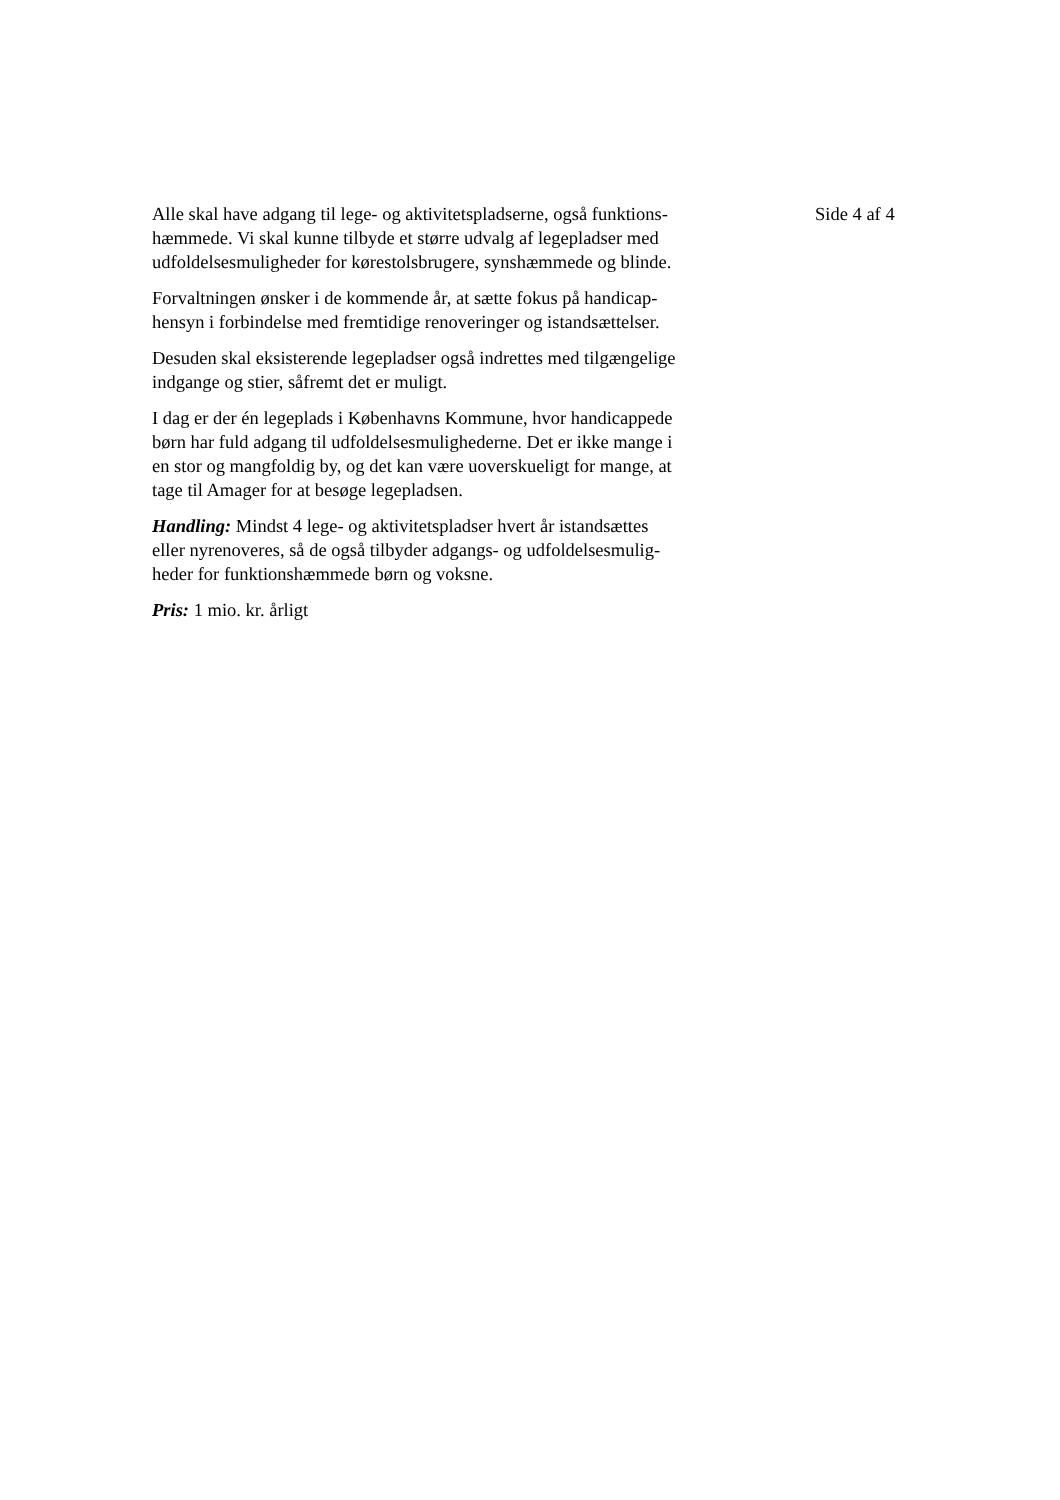Alle skal have adgang til lege- og aktivitetspladserne, også funktions-
hæmmede. Vi skal kunne tilbyde et større udvalg af legepladser med
udfoldelsesmuligheder for kørestolsbrugere, synshæmmede og blinde.
Forvaltningen ønsker i de kommende år, at sætte fokus på handicap-
hensyn i forbindelse med fremtidige renoveringer og istandsættelser.
Desuden skal eksisterende legepladser også indrettes med tilgængelige
indgange og stier, såfremt det er muligt.
I dag er der én legeplads i Københavns Kommune, hvor handicappede
børn har fuld adgang til udfoldelsesmulighederne. Det er ikke mange i
en stor og mangfoldig by, og det kan være uoverskueligt for mange, at
tage til Amager for at besøge legepladsen.
Handling: Mindst 4 lege- og aktivitetspladser hvert år istandsættes
eller nyrenoveres, så de også tilbyder adgangs- og udfoldelsesmulig-
heder for funktionshæmmede børn og voksne.
Pris: 1 mio. kr. årligt
Side 4 af 4